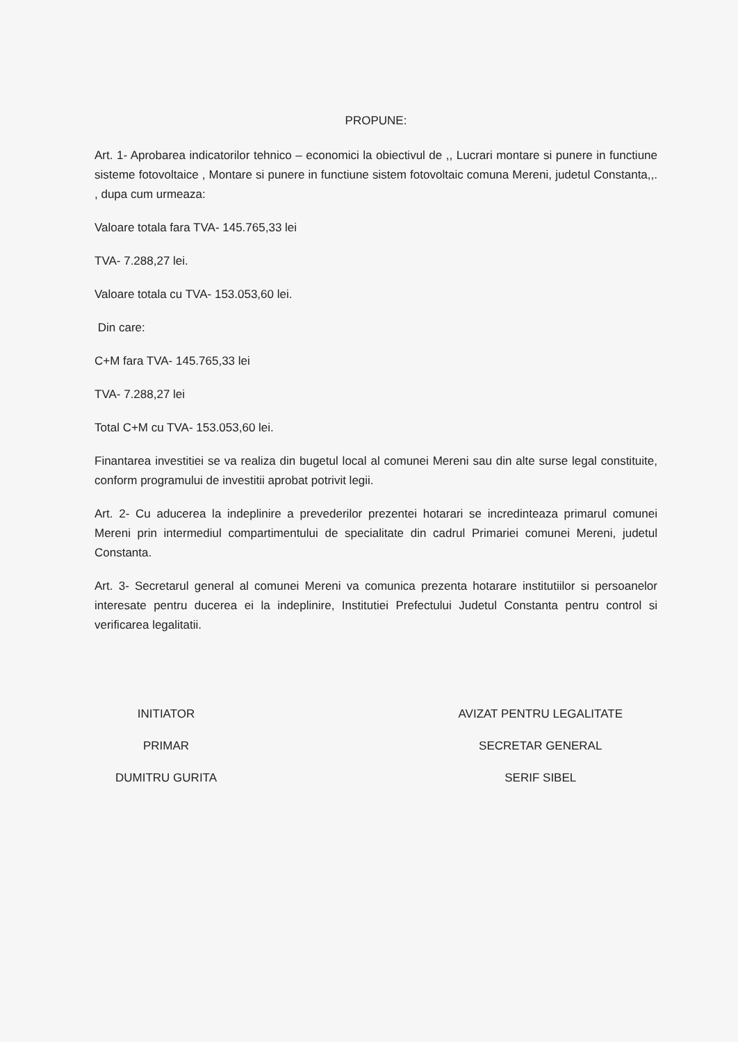PROPUNE:
Art. 1- Aprobarea indicatorilor tehnico – economici la obiectivul de ,, Lucrari montare si punere in functiune sisteme fotovoltaice , Montare si punere in functiune sistem fotovoltaic comuna Mereni, judetul Constanta,,. , dupa cum urmeaza:
Valoare totala fara TVA- 145.765,33 lei
TVA- 7.288,27 lei.
Valoare totala cu TVA- 153.053,60 lei.
Din care:
C+M fara TVA- 145.765,33 lei
TVA- 7.288,27 lei
Total C+M cu TVA- 153.053,60 lei.
Finantarea investitiei se va realiza din bugetul local al comunei Mereni sau din alte surse legal constituite, conform programului de investitii aprobat potrivit legii.
Art. 2- Cu aducerea la indeplinire a prevederilor prezentei hotarari se incredinteaza primarul comunei Mereni prin intermediul compartimentului de specialitate din cadrul Primariei comunei Mereni, judetul Constanta.
Art. 3- Secretarul general al comunei Mereni va comunica prezenta hotarare institutiilor si persoanelor interesate pentru ducerea ei la indeplinire, Institutiei Prefectului Judetul Constanta pentru control si verificarea legalitatii.
INITIATOR
PRIMAR
DUMITRU GURITA
AVIZAT PENTRU LEGALITATE
SECRETAR GENERAL
SERIF SIBEL